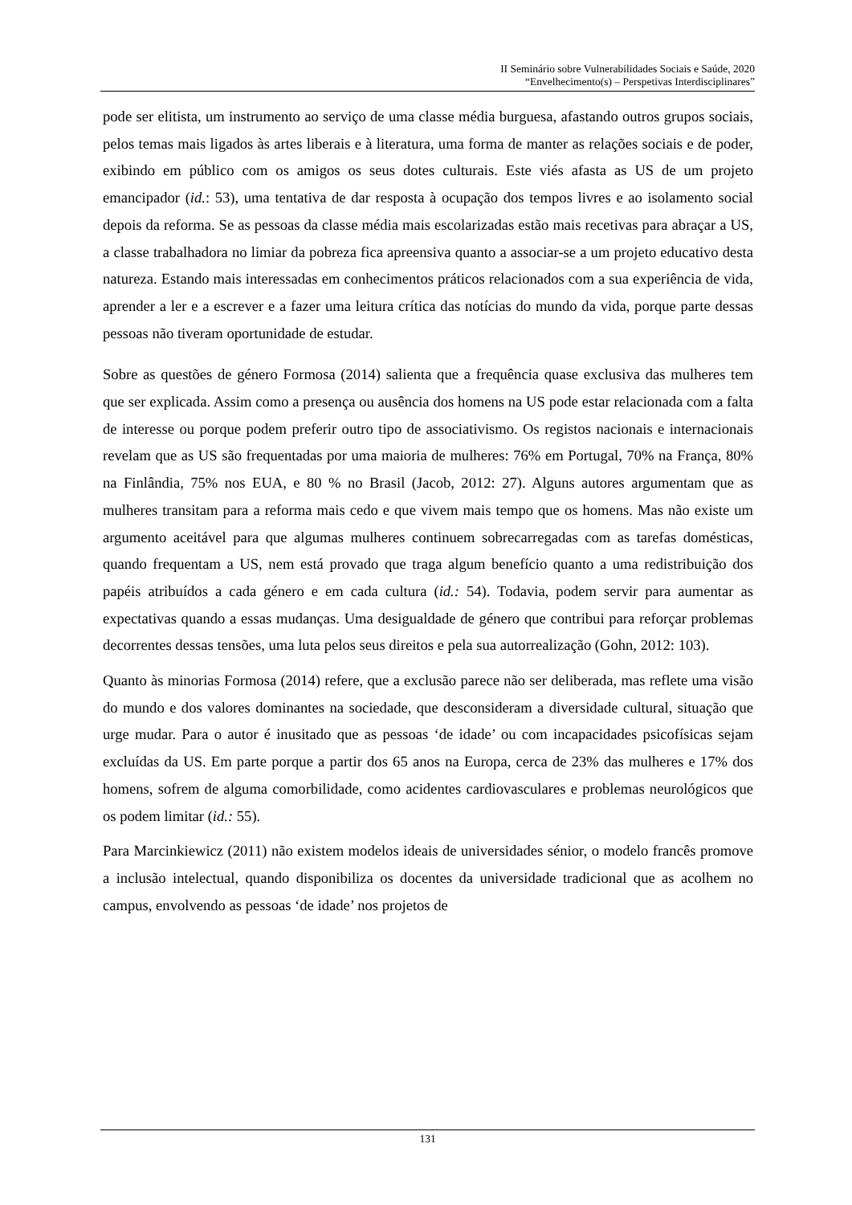II Seminário sobre Vulnerabilidades Sociais e Saúde, 2020
“Envelhecimento(s) – Perspetivas Interdisciplinares”
pode ser elitista, um instrumento ao serviço de uma classe média burguesa, afastando outros grupos sociais, pelos temas mais ligados às artes liberais e à literatura, uma forma de manter as relações sociais e de poder, exibindo em público com os amigos os seus dotes culturais. Este viés afasta as US de um projeto emancipador (id.: 53), uma tentativa de dar resposta à ocupação dos tempos livres e ao isolamento social depois da reforma. Se as pessoas da classe média mais escolarizadas estão mais recetivas para abraçar a US, a classe trabalhadora no limiar da pobreza fica apreensiva quanto a associar-se a um projeto educativo desta natureza. Estando mais interessadas em conhecimentos práticos relacionados com a sua experiência de vida, aprender a ler e a escrever e a fazer uma leitura crítica das notícias do mundo da vida, porque parte dessas pessoas não tiveram oportunidade de estudar.
Sobre as questões de género Formosa (2014) salienta que a frequência quase exclusiva das mulheres tem que ser explicada. Assim como a presença ou ausência dos homens na US pode estar relacionada com a falta de interesse ou porque podem preferir outro tipo de associativismo. Os registos nacionais e internacionais revelam que as US são frequentadas por uma maioria de mulheres: 76% em Portugal, 70% na França, 80% na Finlândia, 75% nos EUA, e 80 % no Brasil (Jacob, 2012: 27). Alguns autores argumentam que as mulheres transitam para a reforma mais cedo e que vivem mais tempo que os homens. Mas não existe um argumento aceitável para que algumas mulheres continuem sobrecarregadas com as tarefas domésticas, quando frequentam a US, nem está provado que traga algum benefício quanto a uma redistribuição dos papéis atribuídos a cada género e em cada cultura (id.: 54). Todavia, podem servir para aumentar as expectativas quando a essas mudanças. Uma desigualdade de género que contribui para reforçar problemas decorrentes dessas tensões, uma luta pelos seus direitos e pela sua autorrealização (Gohn, 2012: 103).
Quanto às minorias Formosa (2014) refere, que a exclusão parece não ser deliberada, mas reflete uma visão do mundo e dos valores dominantes na sociedade, que desconsideram a diversidade cultural, situação que urge mudar. Para o autor é inusitado que as pessoas ‘de idade’ ou com incapacidades psicofísicas sejam excluídas da US. Em parte porque a partir dos 65 anos na Europa, cerca de 23% das mulheres e 17% dos homens, sofrem de alguma comorbilidade, como acidentes cardiovasculares e problemas neurológicos que os podem limitar (id.: 55).
Para Marcinkiewicz (2011) não existem modelos ideais de universidades sénior, o modelo francês promove a inclusão intelectual, quando disponibiliza os docentes da universidade tradicional que as acolhem no campus, envolvendo as pessoas ‘de idade’ nos projetos de
131